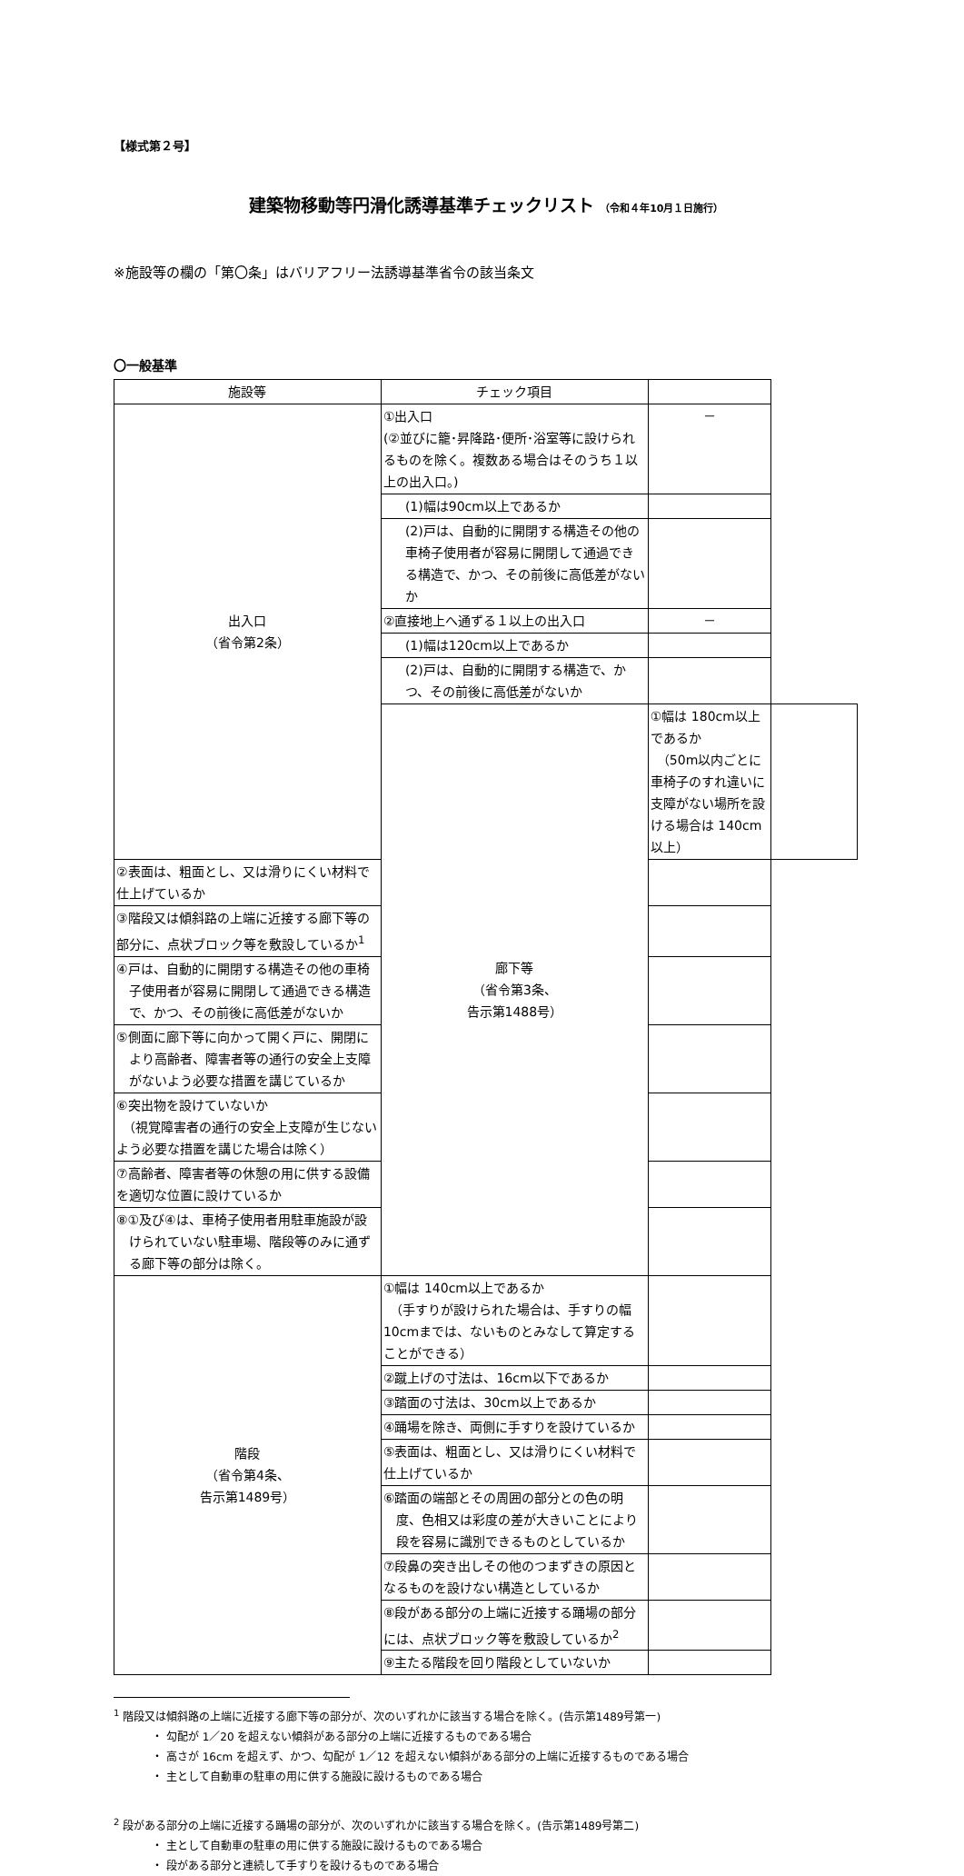【様式第２号】
建築物移動等円滑化誘導基準チェックリスト （令和４年10月１日施行）
※施設等の欄の「第〇条」はバリアフリー法誘導基準省令の該当条文
〇一般基準
| 施設等 | チェック項目 | | |
| --- | --- | --- | --- |
| 出入口 （省令第2条） | ①出入口 (②並びに籠･昇降路･便所･浴室等に設けられるものを除く。複数ある場合はそのうち１以上の出入口。) | － | |
| | (1)幅は90cm以上であるか | | |
| | (2)戸は、自動的に開閉する構造その他の車椅子使用者が容易に開閉して通過できる構造で、かつ、その前後に高低差がないか | | |
| | ②直接地上へ通ずる１以上の出入口 | － | |
| | (1)幅は120cm以上であるか | | |
| | (2)戸は、自動的に開閉する構造で、かつ、その前後に高低差がないか | | |
| | 廊下等 （省令第3条、 告示第1488号） | ①幅は 180cm以上であるか （50m以内ごとに車椅子のすれ違いに支障がない場所を設ける場合は 140cm以上） | |
| ②表面は、粗面とし、又は滑りにくい材料で仕上げているか | | | |
| ③階段又は傾斜路の上端に近接する廊下等の部分に、点状ブロック等を敷設しているか<sup>1</sup> | | | |
| ④戸は、自動的に開閉する構造その他の車椅子使用者が容易に開閉して通過できる構造で、かつ、その前後に高低差がないか | | | |
| ⑤側面に廊下等に向かって開く戸に、開閉により高齢者、障害者等の通行の安全上支障がないよう必要な措置を講じているか | | | |
| ⑥突出物を設けていないか （視覚障害者の通行の安全上支障が生じないよう必要な措置を講じた場合は除く） | | | |
| ⑦高齢者、障害者等の休憩の用に供する設備を適切な位置に設けているか | | | |
| ⑧①及び④は、車椅子使用者用駐車施設が設けられていない駐車場、階段等のみに通ずる廊下等の部分は除く。 | | | |
| 階段 （省令第4条、 告示第1489号） | ①幅は 140cm以上であるか （手すりが設けられた場合は、手すりの幅 10cmまでは、ないものとみなして算定することができる） | | |
| | ②蹴上げの寸法は、16cm以下であるか | | |
| | ③踏面の寸法は、30cm以上であるか | | |
| | ④踊場を除き、両側に手すりを設けているか | | |
| | ⑤表面は、粗面とし、又は滑りにくい材料で仕上げているか | | |
| | ⑥踏面の端部とその周囲の部分との色の明度、色相又は彩度の差が大きいことにより段を容易に識別できるものとしているか | | |
| | ⑦段鼻の突き出しその他のつまずきの原因となるものを設けない構造としているか | | |
| | ⑧段がある部分の上端に近接する踊場の部分には、点状ブロック等を敷設しているか<sup>2</sup> | | |
| | ⑨主たる階段を回り階段としていないか | | |
<sup>1</sup> 階段又は傾斜路の上端に近接する廊下等の部分が、次のいずれかに該当する場合を除く。(告示第1489号第一)
・ 勾配が 1／20 を超えない傾斜がある部分の上端に近接するものである場合
・ 高さが 16cm を超えず、かつ、勾配が 1／12 を超えない傾斜がある部分の上端に近接するものである場合
・ 主として自動車の駐車の用に供する施設に設けるものである場合
<sup>2</sup> 段がある部分の上端に近接する踊場の部分が、次のいずれかに該当する場合を除く。(告示第1489号第二)
・ 主として自動車の駐車の用に供する施設に設けるものである場合
・ 段がある部分と連続して手すりを設けるものである場合